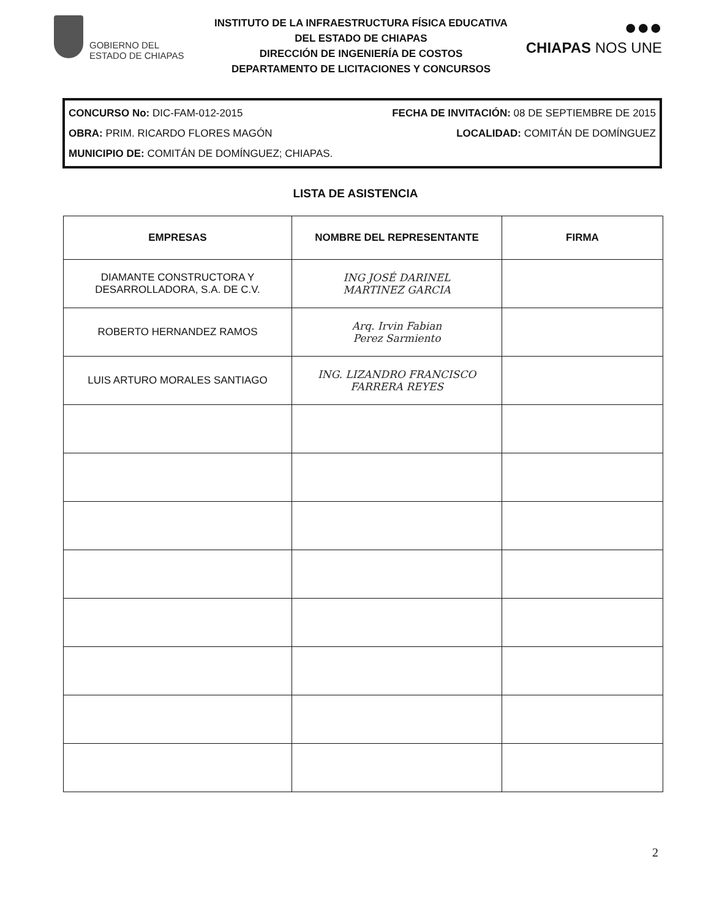GOBIERNO DEL
ESTADO DE CHIAPAS
INSTITUTO DE LA INFRAESTRUCTURA FÍSICA EDUCATIVA
DEL ESTADO DE CHIAPAS
DIRECCIÓN DE INGENIERÍA DE COSTOS
DEPARTAMENTO DE LICITACIONES Y CONCURSOS
●●●
CHIAPAS NOS UNE
CONCURSO No: DIC-FAM-012-2015 FECHA DE INVITACIÓN: 08 DE SEPTIEMBRE DE 2015
OBRA: PRIM. RICARDO FLORES MAGÓN LOCALIDAD: COMITÁN DE DOMÍNGUEZ
MUNICIPIO DE: COMITÁN DE DOMÍNGUEZ; CHIAPAS.
LISTA DE ASISTENCIA
| EMPRESAS | NOMBRE DEL REPRESENTANTE | FIRMA |
| --- | --- | --- |
| DIAMANTE CONSTRUCTORA Y DESARROLLADORA, S.A. DE C.V. | ING JOSÉ DARINEL MARTINEZ GARCIA | |
| ROBERTO HERNANDEZ RAMOS | Arq. Irvin Fabian Perez Sarmiento | |
| LUIS ARTURO MORALES SANTIAGO | ING. LIZANDRO FRANCISCO FARRERA REYES | |
2